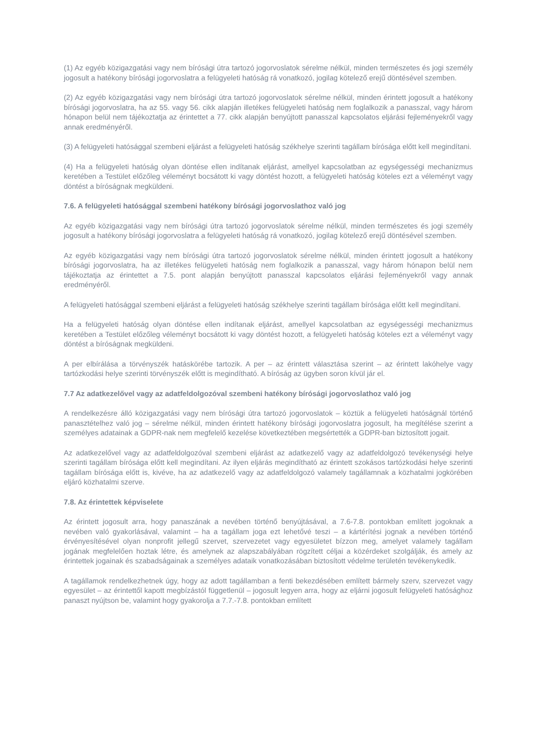(1) Az egyéb közigazgatási vagy nem bírósági útra tartozó jogorvoslatok sérelme nélkül, minden természetes és jogi személy jogosult a hatékony bírósági jogorvoslatra a felügyeleti hatóság rá vonatkozó, jogilag kötelező erejű döntésével szemben.
(2) Az egyéb közigazgatási vagy nem bírósági útra tartozó jogorvoslatok sérelme nélkül, minden érintett jogosult a hatékony bírósági jogorvoslatra, ha az 55. vagy 56. cikk alapján illetékes felügyeleti hatóság nem foglalkozik a panasszal, vagy három hónapon belül nem tájékoztatja az érintettet a 77. cikk alapján benyújtott panasszal kapcsolatos eljárási fejleményekről vagy annak eredményéről.
(3) A felügyeleti hatósággal szembeni eljárást a felügyeleti hatóság székhelye szerinti tagállam bírósága előtt kell megindítani.
(4) Ha a felügyeleti hatóság olyan döntése ellen indítanak eljárást, amellyel kapcsolatban az egységességi mechanizmus keretében a Testület előzőleg véleményt bocsátott ki vagy döntést hozott, a felügyeleti hatóság köteles ezt a véleményt vagy döntést a bíróságnak megküldeni.
7.6. A felügyeleti hatósággal szembeni hatékony bírósági jogorvoslathoz való jog
Az egyéb közigazgatási vagy nem bírósági útra tartozó jogorvoslatok sérelme nélkül, minden természetes és jogi személy jogosult a hatékony bírósági jogorvoslatra a felügyeleti hatóság rá vonatkozó, jogilag kötelező erejű döntésével szemben.
Az egyéb közigazgatási vagy nem bírósági útra tartozó jogorvoslatok sérelme nélkül, minden érintett jogosult a hatékony bírósági jogorvoslatra, ha az illetékes felügyeleti hatóság nem foglalkozik a panasszal, vagy három hónapon belül nem tájékoztatja az érintettet a 7.5. pont alapján benyújtott panasszal kapcsolatos eljárási fejleményekről vagy annak eredményéről.
A felügyeleti hatósággal szembeni eljárást a felügyeleti hatóság székhelye szerinti tagállam bírósága előtt kell megindítani.
Ha a felügyeleti hatóság olyan döntése ellen indítanak eljárást, amellyel kapcsolatban az egységességi mechanizmus keretében a Testület előzőleg véleményt bocsátott ki vagy döntést hozott, a felügyeleti hatóság köteles ezt a véleményt vagy döntést a bíróságnak megküldeni.
A per elbírálása a törvényszék hatáskörébe tartozik. A per – az érintett választása szerint – az érintett lakóhelye vagy tartózkodási helye szerinti törvényszék előtt is megindítható. A bíróság az ügyben soron kívül jár el.
7.7 Az adatkezelővel vagy az adatfeldolgozóval szembeni hatékony bírósági jogorvoslathoz való jog
A rendelkezésre álló közigazgatási vagy nem bírósági útra tartozó jogorvoslatok – köztük a felügyeleti hatóságnál történő panasztételhez való jog – sérelme nélkül, minden érintett hatékony bírósági jogorvoslatra jogosult, ha megítélése szerint a személyes adatainak a GDPR-nak nem megfelelő kezelése következtében megsértették a GDPR-ban biztosított jogait.
Az adatkezelővel vagy az adatfeldolgozóval szembeni eljárást az adatkezelő vagy az adatfeldolgozó tevékenységi helye szerinti tagállam bírósága előtt kell megindítani. Az ilyen eljárás megindítható az érintett szokásos tartózkodási helye szerinti tagállam bírósága előtt is, kivéve, ha az adatkezelő vagy az adatfeldolgozó valamely tagállamnak a közhatalmi jogkörében eljáró közhatalmi szerve.
7.8. Az érintettek képviselete
Az érintett jogosult arra, hogy panaszának a nevében történő benyújtásával, a 7.6-7.8. pontokban említett jogoknak a nevében való gyakorlásával, valamint – ha a tagállam joga ezt lehetővé teszi – a kártérítési jognak a nevében történő érvényesítésével olyan nonprofit jellegű szervet, szervezetet vagy egyesületet bízzon meg, amelyet valamely tagállam jogának megfelelően hoztak létre, és amelynek az alapszabályában rögzített céljai a közérdeket szolgálják, és amely az érintettek jogainak és szabadságainak a személyes adataik vonatkozásában biztosított védelme területén tevékenykedik.
A tagállamok rendelkezhetnek úgy, hogy az adott tagállamban a fenti bekezdésében említett bármely szerv, szervezet vagy egyesület – az érintettől kapott megbízástól függetlenül – jogosult legyen arra, hogy az eljárni jogosult felügyeleti hatósághoz panaszt nyújtson be, valamint hogy gyakorolja a 7.7.-7.8. pontokban említett